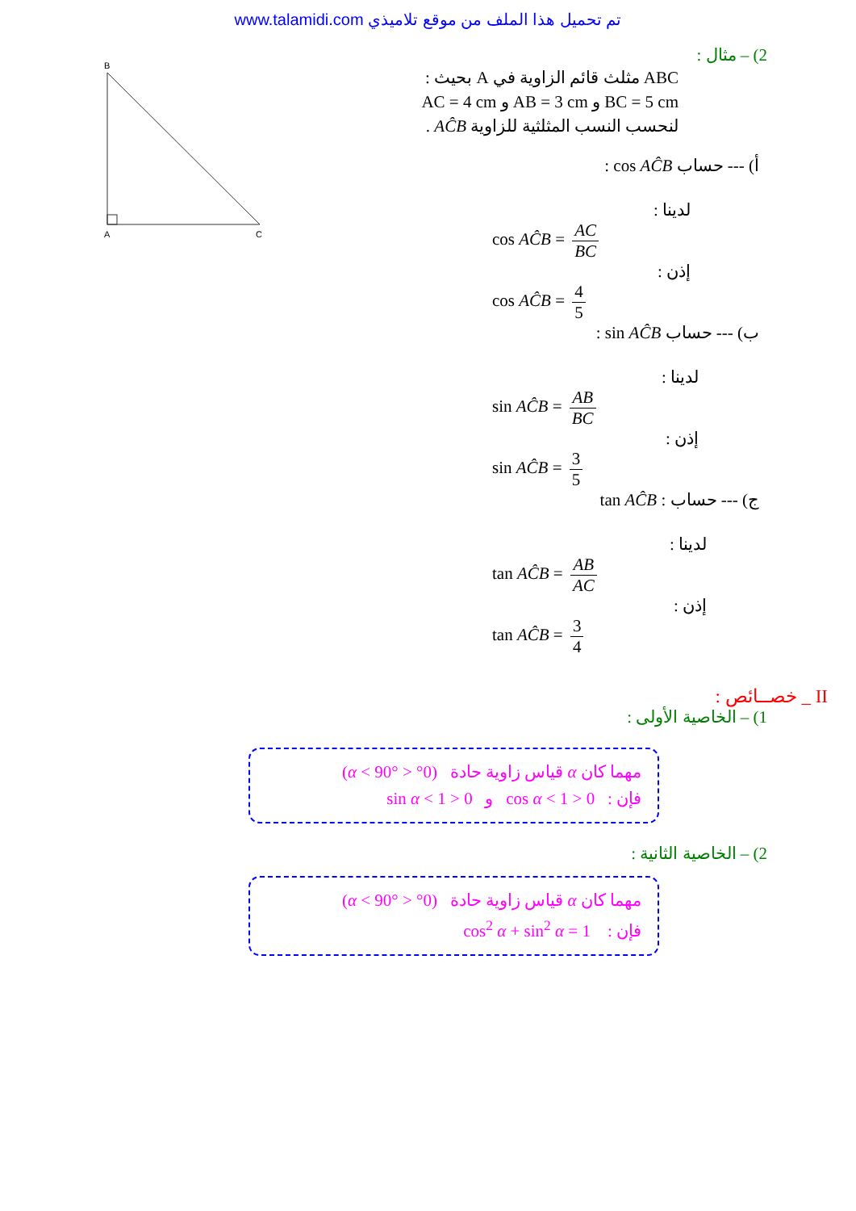www.talamidi.com تم تحميل هذا الملف من موقع تلاميذي
B
A
C
2) – مثال :
ABC مثلث قائم الزاوية في A بحيث :
BC = 5 cm و AB = 3 cm و AC = 4 cm
لنحسب النسب المثلثية للزاوية AĈB .
أ) --- حساب cos AĈB :
لدينا :
cos AĈB = AC BC
إذن :
cos AĈB = 4 5
ب) --- حساب sin AĈB :
لدينا :
sin AĈB = AB BC
إذن :
sin AĈB = 3 5
ج) --- حساب : tan AĈB
لدينا :
tan AĈB = AB AC
إذن :
tan AĈB = 3 4
II _ خصــائص :
1) – الخاصية الأولى :
مهما كان α قياس زاوية حادة (0° < α < 90°)
فإن : 0 < cos α < 1 و 0 < sin α < 1
2) – الخاصية الثانية :
مهما كان α قياس زاوية حادة (0° < α < 90°)
فإن : cos<sup>2</sup> α + sin<sup>2</sup> α = 1